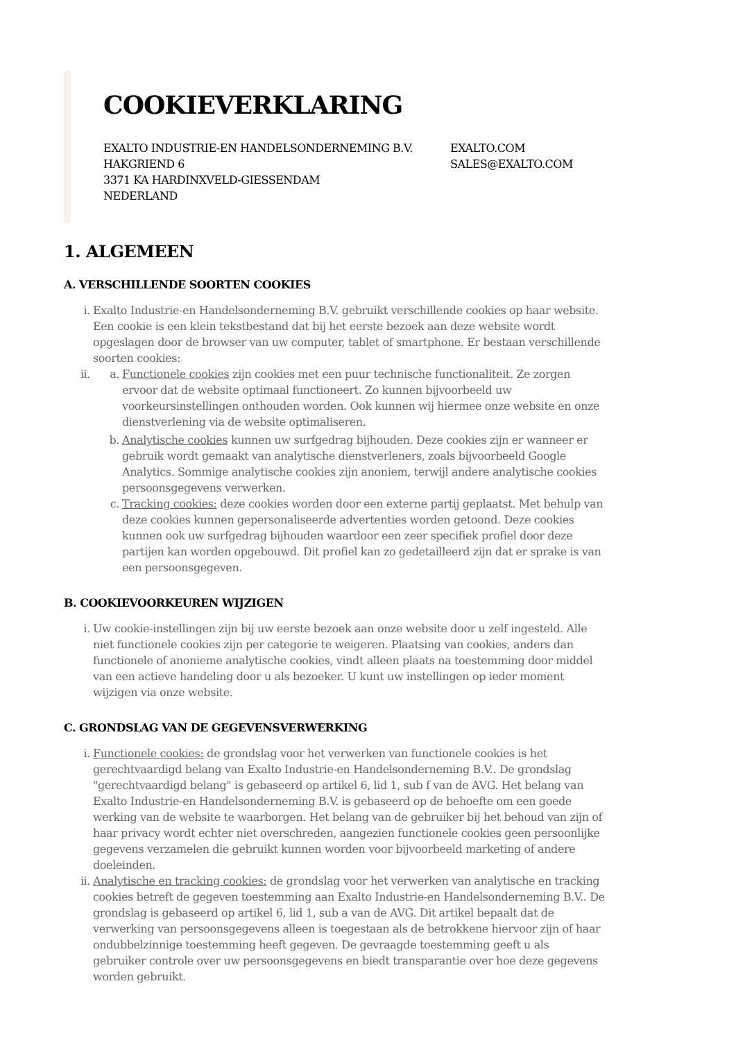COOKIEVERKLARING
EXALTO INDUSTRIE-EN HANDELSONDERNEMING B.V.
HAKGRIEND 6
3371 KA HARDINXVELD-GIESSENDAM
NEDERLAND
EXALTO.COM
SALES@EXALTO.COM
1. ALGEMEEN
A. VERSCHILLENDE SOORTEN COOKIES
i. Exalto Industrie-en Handelsonderneming B.V. gebruikt verschillende cookies op haar website. Een cookie is een klein tekstbestand dat bij het eerste bezoek aan deze website wordt opgeslagen door de browser van uw computer, tablet of smartphone. Er bestaan verschillende soorten cookies:
ii. a. Functionele cookies zijn cookies met een puur technische functionaliteit. Ze zorgen ervoor dat de website optimaal functioneert. Zo kunnen bijvoorbeeld uw voorkeursinstellingen onthouden worden. Ook kunnen wij hiermee onze website en onze dienstverlening via de website optimaliseren.
b. Analytische cookies kunnen uw surfgedrag bijhouden. Deze cookies zijn er wanneer er gebruik wordt gemaakt van analytische dienstverleners, zoals bijvoorbeeld Google Analytics. Sommige analytische cookies zijn anoniem, terwijl andere analytische cookies persoonsgegevens verwerken.
c. Tracking cookies: deze cookies worden door een externe partij geplaatst. Met behulp van deze cookies kunnen gepersonaliseerde advertenties worden getoond. Deze cookies kunnen ook uw surfgedrag bijhouden waardoor een zeer specifiek profiel door deze partijen kan worden opgebouwd. Dit profiel kan zo gedetailleerd zijn dat er sprake is van een persoonsgegeven.
B. COOKIEVOORKEUREN WIJZIGEN
i. Uw cookie-instellingen zijn bij uw eerste bezoek aan onze website door u zelf ingesteld. Alle niet functionele cookies zijn per categorie te weigeren. Plaatsing van cookies, anders dan functionele of anonieme analytische cookies, vindt alleen plaats na toestemming door middel van een actieve handeling door u als bezoeker. U kunt uw instellingen op ieder moment wijzigen via onze website.
C. GRONDSLAG VAN DE GEGEVENSVERWERKING
i. Functionele cookies: de grondslag voor het verwerken van functionele cookies is het gerechtvaardigd belang van Exalto Industrie-en Handelsonderneming B.V.. De grondslag "gerechtvaardigd belang" is gebaseerd op artikel 6, lid 1, sub f van de AVG. Het belang van Exalto Industrie-en Handelsonderneming B.V. is gebaseerd op de behoefte om een goede werking van de website te waarborgen. Het belang van de gebruiker bij het behoud van zijn of haar privacy wordt echter niet overschreden, aangezien functionele cookies geen persoonlijke gegevens verzamelen die gebruikt kunnen worden voor bijvoorbeeld marketing of andere doeleinden.
ii. Analytische en tracking cookies: de grondslag voor het verwerken van analytische en tracking cookies betreft de gegeven toestemming aan Exalto Industrie-en Handelsonderneming B.V.. De grondslag is gebaseerd op artikel 6, lid 1, sub a van de AVG. Dit artikel bepaalt dat de verwerking van persoonsgegevens alleen is toegestaan als de betrokkene hiervoor zijn of haar ondubbelzinnige toestemming heeft gegeven. De gevraagde toestemming geeft u als gebruiker controle over uw persoonsgegevens en biedt transparantie over hoe deze gegevens worden gebruikt.